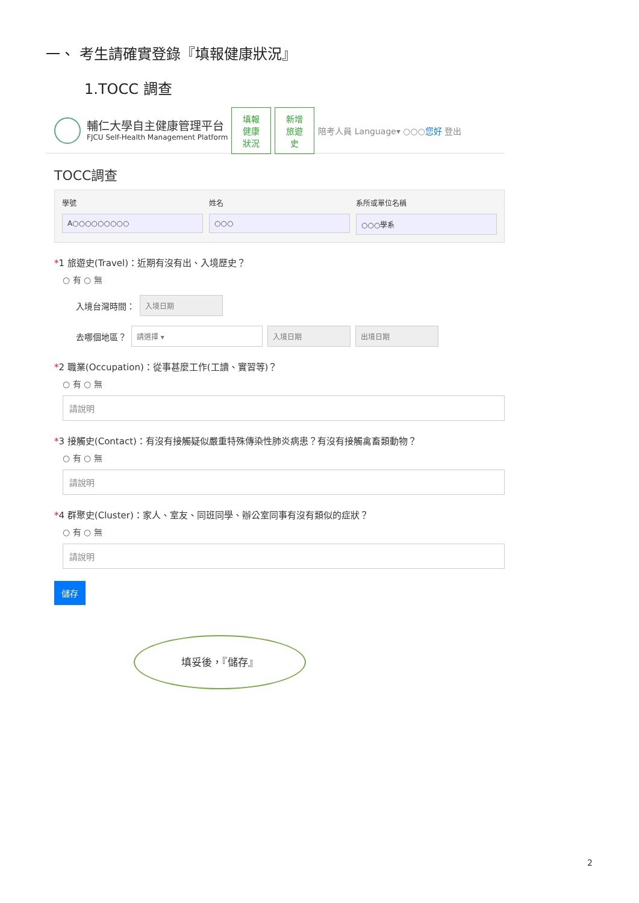一、 考生請確實登錄『填報健康狀況』
1.TOCC 調查
輔仁大學自主健康管理平台
FJCU Self-Health Management Platform
填報健康狀況
新增旅遊史
陪考人員 Language▾ ○○○您好 登出
TOCC調查
學號
A○○○○○○○○○
姓名
○○○
系所或單位名稱
○○○學系
*1 旅遊史(Travel)：近期有沒有出、入境歷史？
○ 有 ○ 無
入境台灣時間：
入境日期
去哪個地區？
請選擇 ▾ 入境日期 出境日期
*2 職業(Occupation)：從事甚麼工作(工讀、實習等)？
○ 有 ○ 無
請說明
*3 接觸史(Contact)：有沒有接觸疑似嚴重特殊傳染性肺炎病患？有沒有接觸禽畜類動物？
○ 有 ○ 無
請說明
*4 群聚史(Cluster)：家人、室友、同班同學、辦公室同事有沒有類似的症狀？
○ 有 ○ 無
請說明
儲存
填妥後，『儲存』
2